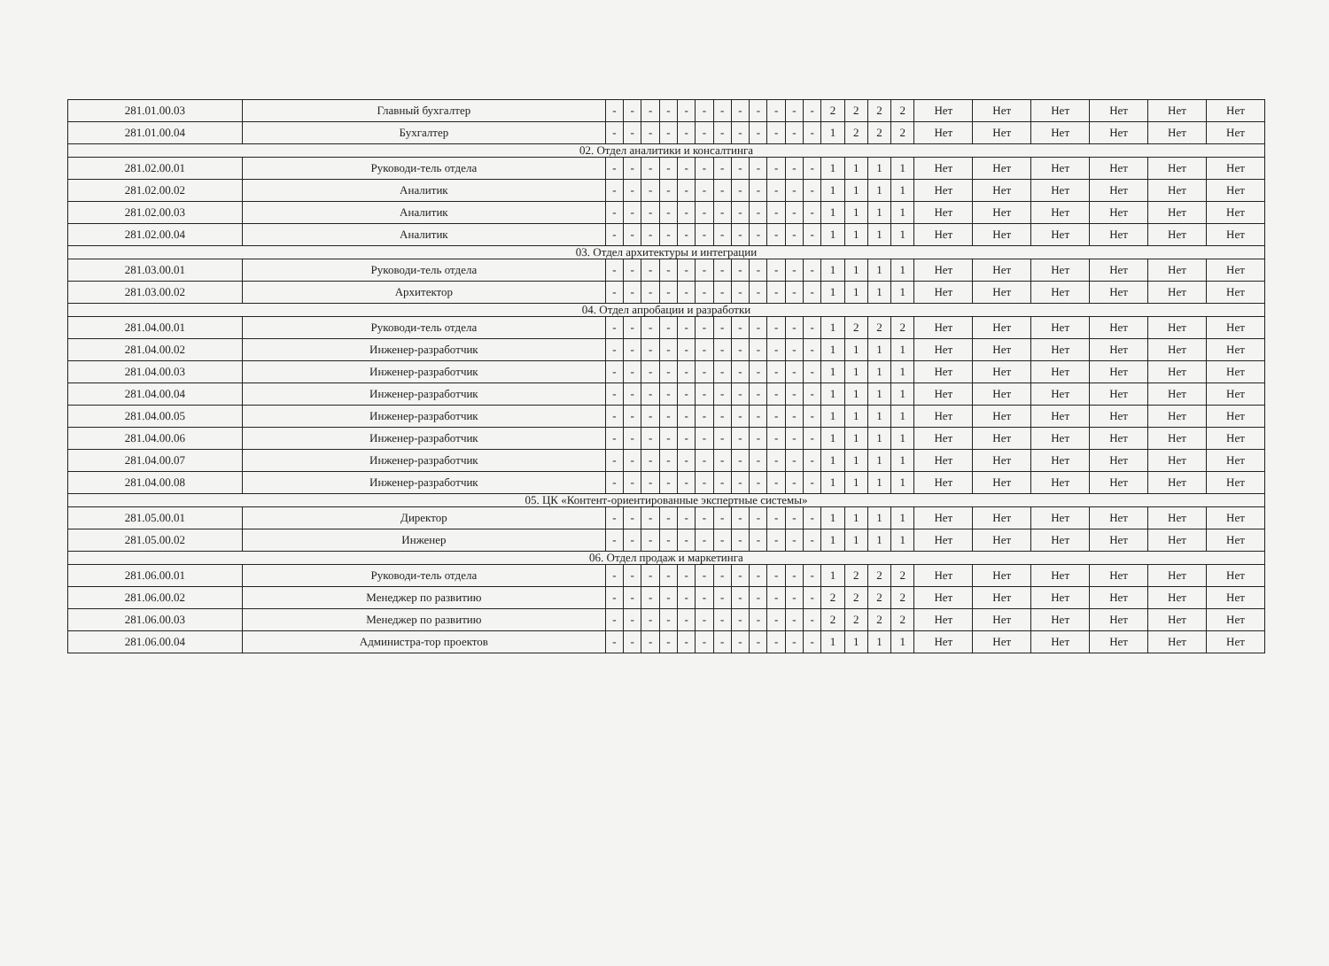| 281.01.00.03 | Главный бухгалтер | - | - | - | - | - | - | - | - | - | - | - | - | 2 | 2 | 2 | 2 | Нет | Нет | Нет | Нет | Нет | Нет |
| 281.01.00.04 | Бухгалтер | - | - | - | - | - | - | - | - | - | - | - | - | 1 | 2 | 2 | 2 | Нет | Нет | Нет | Нет | Нет | Нет |
| 02. Отдел аналитики и консалтинга | | | | | | | | | | | | | | | | | | | | | | | |
| 281.02.00.01 | Руководи-тель отдела | - | - | - | - | - | - | - | - | - | - | - | - | 1 | 1 | 1 | 1 | Нет | Нет | Нет | Нет | Нет | Нет |
| 281.02.00.02 | Аналитик | - | - | - | - | - | - | - | - | - | - | - | - | 1 | 1 | 1 | 1 | Нет | Нет | Нет | Нет | Нет | Нет |
| 281.02.00.03 | Аналитик | - | - | - | - | - | - | - | - | - | - | - | - | 1 | 1 | 1 | 1 | Нет | Нет | Нет | Нет | Нет | Нет |
| 281.02.00.04 | Аналитик | - | - | - | - | - | - | - | - | - | - | - | - | 1 | 1 | 1 | 1 | Нет | Нет | Нет | Нет | Нет | Нет |
| 03. Отдел архитектуры и интеграции | | | | | | | | | | | | | | | | | | | | | | | |
| 281.03.00.01 | Руководи-тель отдела | - | - | - | - | - | - | - | - | - | - | - | - | 1 | 1 | 1 | 1 | Нет | Нет | Нет | Нет | Нет | Нет |
| 281.03.00.02 | Архитектор | - | - | - | - | - | - | - | - | - | - | - | - | 1 | 1 | 1 | 1 | Нет | Нет | Нет | Нет | Нет | Нет |
| 04. Отдел апробации и разработки | | | | | | | | | | | | | | | | | | | | | | | |
| 281.04.00.01 | Руководи-тель отдела | - | - | - | - | - | - | - | - | - | - | - | - | 1 | 2 | 2 | 2 | Нет | Нет | Нет | Нет | Нет | Нет |
| 281.04.00.02 | Инженер-разработчик | - | - | - | - | - | - | - | - | - | - | - | - | 1 | 1 | 1 | 1 | Нет | Нет | Нет | Нет | Нет | Нет |
| 281.04.00.03 | Инженер-разработчик | - | - | - | - | - | - | - | - | - | - | - | - | 1 | 1 | 1 | 1 | Нет | Нет | Нет | Нет | Нет | Нет |
| 281.04.00.04 | Инженер-разработчик | - | - | - | - | - | - | - | - | - | - | - | - | 1 | 1 | 1 | 1 | Нет | Нет | Нет | Нет | Нет | Нет |
| 281.04.00.05 | Инженер-разработчик | - | - | - | - | - | - | - | - | - | - | - | - | 1 | 1 | 1 | 1 | Нет | Нет | Нет | Нет | Нет | Нет |
| 281.04.00.06 | Инженер-разработчик | - | - | - | - | - | - | - | - | - | - | - | - | 1 | 1 | 1 | 1 | Нет | Нет | Нет | Нет | Нет | Нет |
| 281.04.00.07 | Инженер-разработчик | - | - | - | - | - | - | - | - | - | - | - | - | 1 | 1 | 1 | 1 | Нет | Нет | Нет | Нет | Нет | Нет |
| 281.04.00.08 | Инженер-разработчик | - | - | - | - | - | - | - | - | - | - | - | - | 1 | 1 | 1 | 1 | Нет | Нет | Нет | Нет | Нет | Нет |
| 05. ЦК «Контент-ориентированные экспертные системы» | | | | | | | | | | | | | | | | | | | | | | | |
| 281.05.00.01 | Директор | - | - | - | - | - | - | - | - | - | - | - | - | 1 | 1 | 1 | 1 | Нет | Нет | Нет | Нет | Нет | Нет |
| 281.05.00.02 | Инженер | - | - | - | - | - | - | - | - | - | - | - | - | 1 | 1 | 1 | 1 | Нет | Нет | Нет | Нет | Нет | Нет |
| 06. Отдел продаж и маркетинга | | | | | | | | | | | | | | | | | | | | | | | |
| 281.06.00.01 | Руководи-тель отдела | - | - | - | - | - | - | - | - | - | - | - | - | 1 | 2 | 2 | 2 | Нет | Нет | Нет | Нет | Нет | Нет |
| 281.06.00.02 | Менеджер по развитию | - | - | - | - | - | - | - | - | - | - | - | - | 2 | 2 | 2 | 2 | Нет | Нет | Нет | Нет | Нет | Нет |
| 281.06.00.03 | Менеджер по развитию | - | - | - | - | - | - | - | - | - | - | - | - | 2 | 2 | 2 | 2 | Нет | Нет | Нет | Нет | Нет | Нет |
| 281.06.00.04 | Администра-тор проектов | - | - | - | - | - | - | - | - | - | - | - | - | 1 | 1 | 1 | 1 | Нет | Нет | Нет | Нет | Нет | Нет |